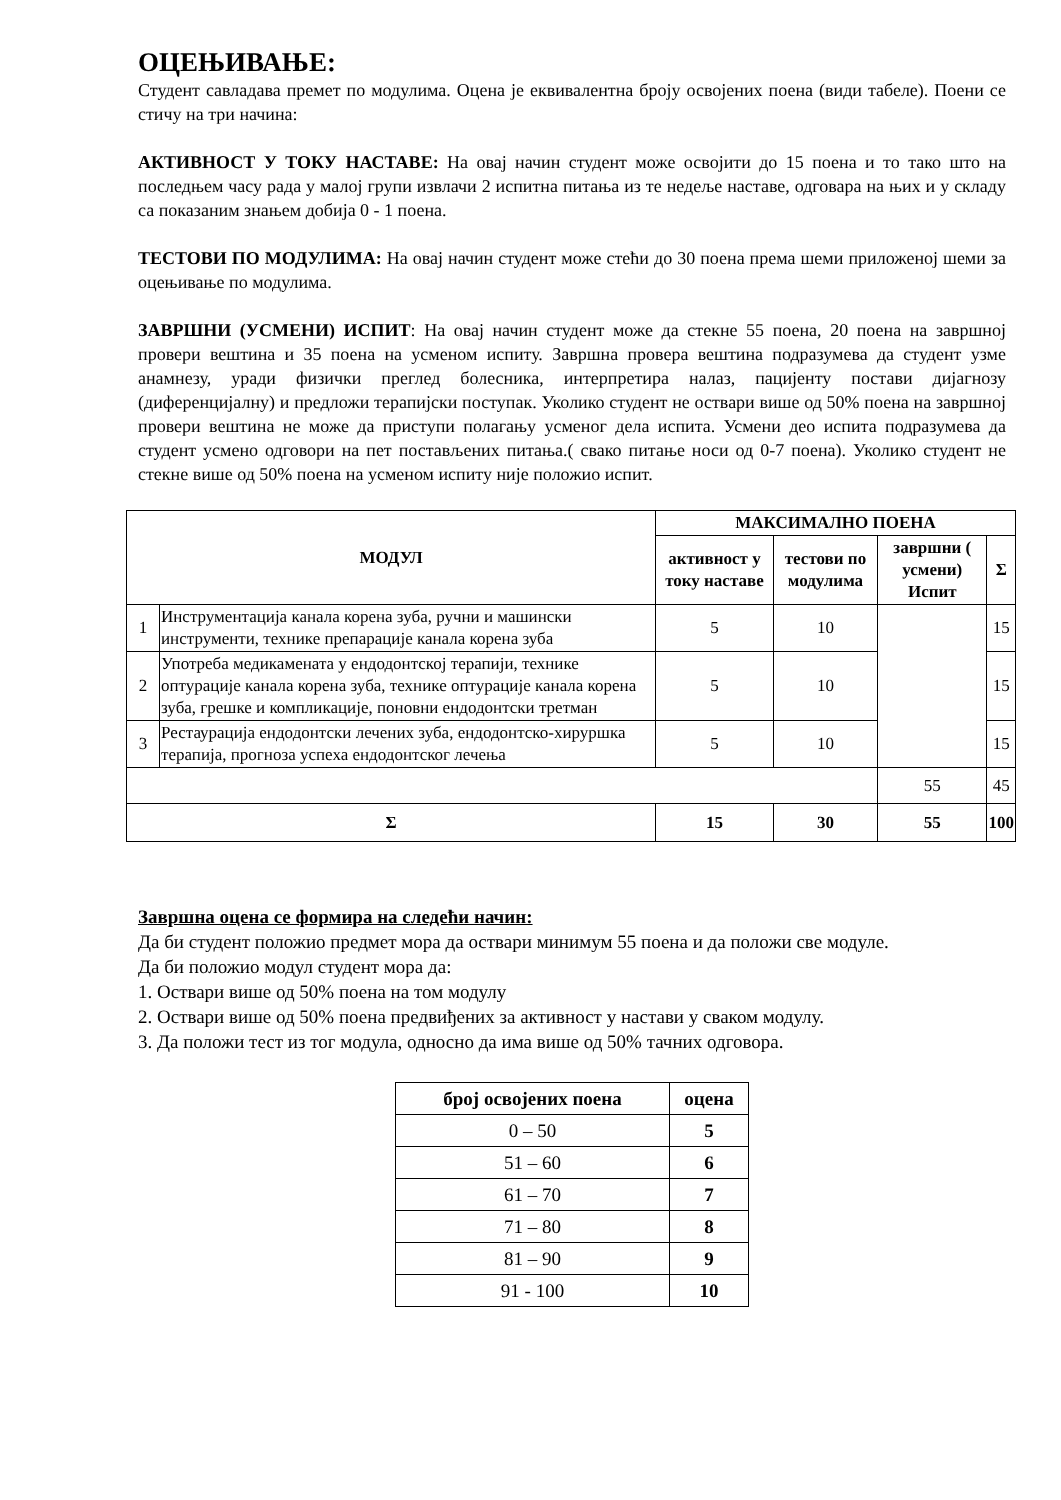ОЦЕЊИВАЊЕ:
Студент савладава премет по модулима. Оцена је еквивалентна броју освојених поена (види табеле). Поени се стичу на три начина:
АКТИВНОСТ У ТОКУ НАСТАВЕ: На овај начин студент може освојити до 15 поена и то тако што на последњем часу рада у малој групи извлачи 2 испитна питања из те недеље наставе, одговара на њих и у складу са показаним знањем добија 0 - 1 поена.
ТЕСТОВИ ПО МОДУЛИМА: На овај начин студент може стећи до 30 поена према шеми приложеној шеми за оцењивање по модулима.
ЗАВРШНИ (УСМЕНИ) ИСПИТ: На овај начин студент може да стекне 55 поена, 20 поена на завршној провери вештина и 35 поена на усменом испиту. Завршна провера вештина подразумева да студент узме анамнезу, уради физички преглед болесника, интерпретира налаз, пацијенту постави дијагнозу (диференцијалну) и предложи терапијски поступак. Уколико студент не оствари више од 50% поена на завршној провери вештина не може да приступи полагању усменог дела испита. Усмени део испита подразумева да студент усмено одговори на пет постављених питања.( свако питање носи од 0-7 поена). Уколико студент не стекне више од 50% поена на усменом испиту није положио испит.
| МОДУЛ | | МАКСИМАЛНО ПОЕНА | | | |
| --- | --- | --- | --- | --- | --- |
| | | активност у току наставе | тестови по модулима | завршни ( усмени) Испит | Σ |
| 1 | Инструментација канала корена зуба, ручни и машински инструменти, технике препарације канала корена зуба | 5 | 10 | | 15 |
| 2 | Употреба медикамената у ендодонтској терапији, технике оптурације канала корена зуба, технике оптурације канала корена зуба, грешке и компликације, поновни ендодонтски третман | 5 | 10 | | 15 |
| 3 | Рестаурација ендодонтски лечених зуба, ендодонтско-хируршка терапија, прогноза успеха ендодонтског лечења | 5 | 10 | | 15 |
| | | | | 55 | 45 |
| Σ | | 15 | 30 | 55 | 100 |
Завршна оцена се формира на следећи начин:
Да би студент положио предмет мора да оствари минимум 55 поена и да положи све модуле.
Да би положио модул студент мора да:
1. Оствари више од 50% поена на том модулу
2. Оствари више од 50% поена предвиђених за активност у настави у сваком модулу.
3. Да положи тест из тог модула, односно да има више од 50% тачних одговора.
| број освојених поена | оцена |
| --- | --- |
| 0 – 50 | 5 |
| 51 – 60 | 6 |
| 61 – 70 | 7 |
| 71 – 80 | 8 |
| 81 – 90 | 9 |
| 91 - 100 | 10 |